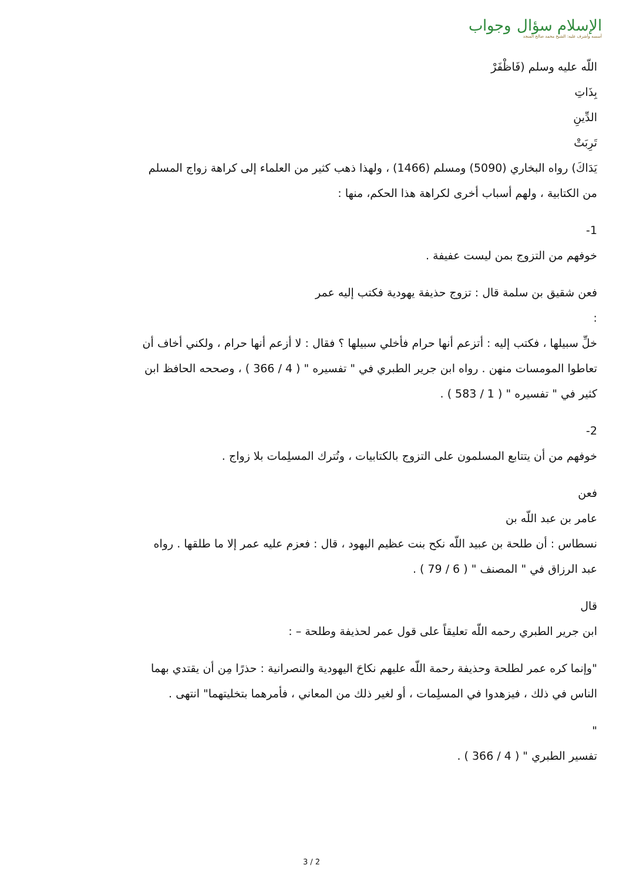الإسلام سؤال وجواب
أسسه وأشرف عليه: الشيخ محمد صالح المنجد
اللّه عليه وسلم (فَاظْفَرْ
بِذَاتِ
الدِّينِ
تَرِبَتْ
يَدَاكَ) رواه البخاري (5090) ومسلم (1466) ، ولهذا ذهب كثير من العلماء إلى كراهة زواج المسلم من الكتابية ، ولهم أسباب أخرى لكراهة هذا الحكم، منها :
1-
خوفهم من التزوج بمن ليست عفيفة .
فعن شقيق بن سلمة قال : تزوج حذيفة يهودية فكتب إليه عمر
:
خلِّ سبيلها ، فكتب إليه : أتزعم أنها حرام فأخلي سبيلها ؟ فقال : لا أزعم أنها حرام ، ولكني أخاف أن تعاطوا المومسات منهن . رواه ابن جرير الطبري في " تفسيره " ( 4 / 366 ) ، وصححه الحافظ ابن كثير في " تفسيره " ( 1 / 583 ) .
2-
خوفهم من أن يتتابع المسلمون على التزوج بالكتابيات ، وتُترك المسلِمات بلا زواج .
فعن
عامر بن عبد اللّه بن
نسطاس : أن طلحة بن عبيد اللّه نكح بنت عظيم اليهود ، قال : فعزم عليه عمر إلا ما طلقها . رواه عبد الرزاق في " المصنف " ( 6 / 79 ) .
قال
ابن جرير الطبري رحمه اللّه تعليقاً على قول عمر لحذيفة وطلحة – :
"وإنما كره عمر لطلحة وحذيفة رحمة اللّه عليهم نكاحَ اليهودية والنصرانية : حذرًا مِن أن يقتدي بهما الناس في ذلك ، فيزهدوا في المسلِمات ، أو لغير ذلك من المعاني ، فأمرهما بتخليتهما" انتهى .
"
تفسير الطبري " ( 4 / 366 ) .
3 / 2